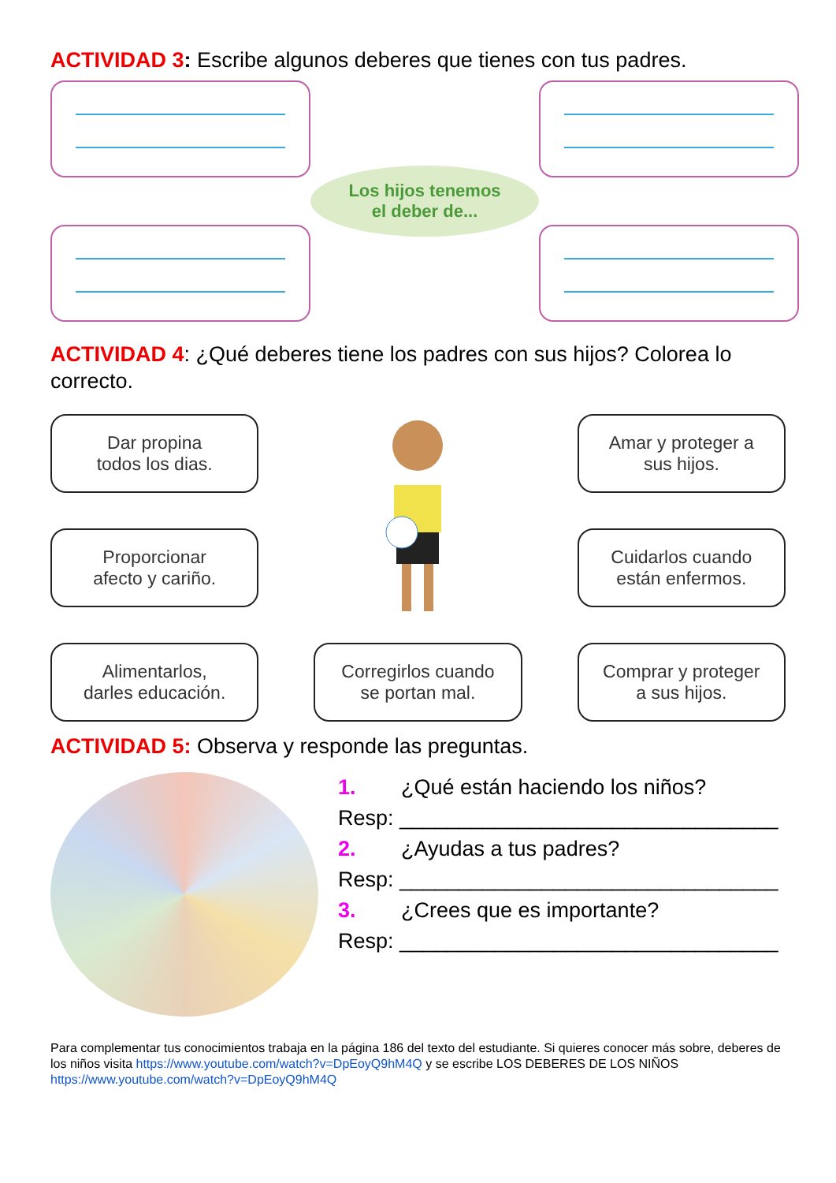ACTIVIDAD 3: Escribe algunos deberes que tienes con tus padres.
Los hijos tenemos
el deber de...
ACTIVIDAD 4: ¿Qué deberes tiene los padres con sus hijos? Colorea lo correcto.
Dar propina
todos los dias.
Amar y proteger a
sus hijos.
Proporcionar
afecto y cariño.
Cuidarlos cuando
están enfermos.
Alimentarlos,
darles educación.
Corregirlos cuando
se portan mal.
Comprar y proteger
a sus hijos.
ACTIVIDAD 5: Observa y responde las preguntas.
1. ¿Qué están haciendo los niños?
Resp: ________________________________
2. ¿Ayudas a tus padres?
Resp: ________________________________
3. ¿Crees que es importante?
Resp: ________________________________
Para complementar tus conocimientos trabaja en la página 186 del texto del estudiante. Si quieres conocer más sobre, deberes de los niños visita https://www.youtube.com/watch?v=DpEoyQ9hM4Q y se escribe LOS DEBERES DE LOS NIÑOS https://www.youtube.com/watch?v=DpEoyQ9hM4Q